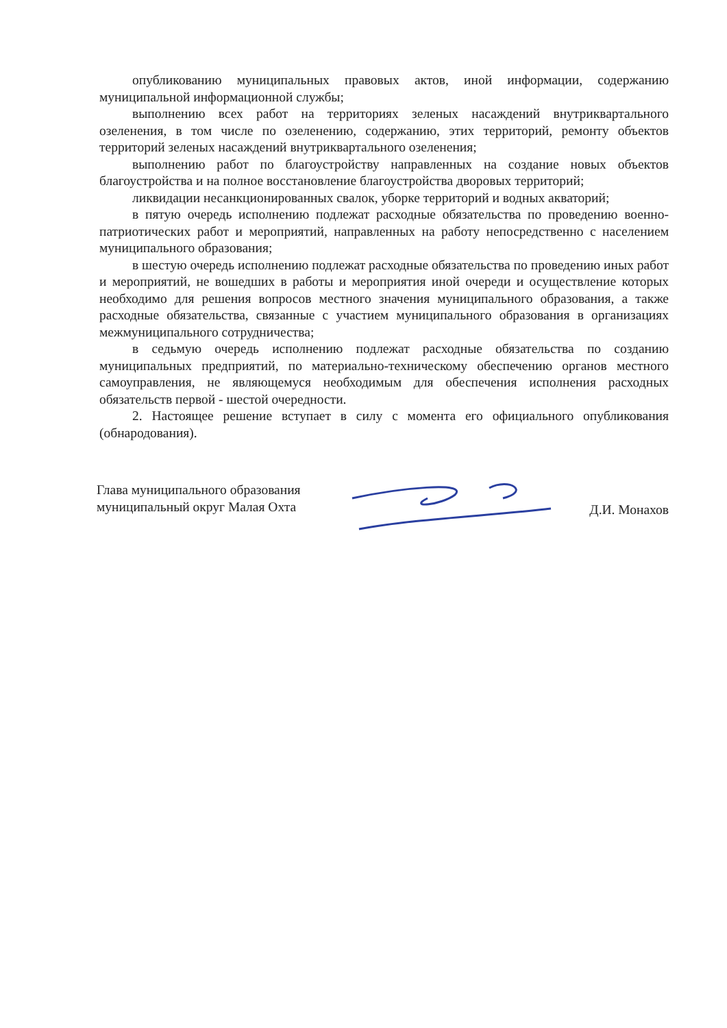опубликованию муниципальных правовых актов, иной информации, содержанию муниципальной информационной службы;
выполнению всех работ на территориях зеленых насаждений внутриквартального озеленения, в том числе по озеленению, содержанию, этих территорий, ремонту объектов территорий зеленых насаждений внутриквартального озеленения;
выполнению работ по благоустройству направленных на создание новых объектов благоустройства и на полное восстановление благоустройства дворовых территорий;
ликвидации несанкционированных свалок, уборке территорий и водных акваторий;
в пятую очередь исполнению подлежат расходные обязательства по проведению военно-патриотических работ и мероприятий, направленных на работу непосредственно с населением муниципального образования;
в шестую очередь исполнению подлежат расходные обязательства по проведению иных работ и мероприятий, не вошедших в работы и мероприятия иной очереди и осуществление которых необходимо для решения вопросов местного значения муниципального образования, а также расходные обязательства, связанные с участием муниципального образования в организациях межмуниципального сотрудничества;
в седьмую очередь исполнению подлежат расходные обязательства по созданию муниципальных предприятий, по материально-техническому обеспечению органов местного самоуправления, не являющемуся необходимым для обеспечения исполнения расходных обязательств первой - шестой очередности.
2. Настоящее решение вступает в силу с момента его официального опубликования (обнародования).
Глава муниципального образования
муниципальный округ Малая Охта
Д.И. Монахов